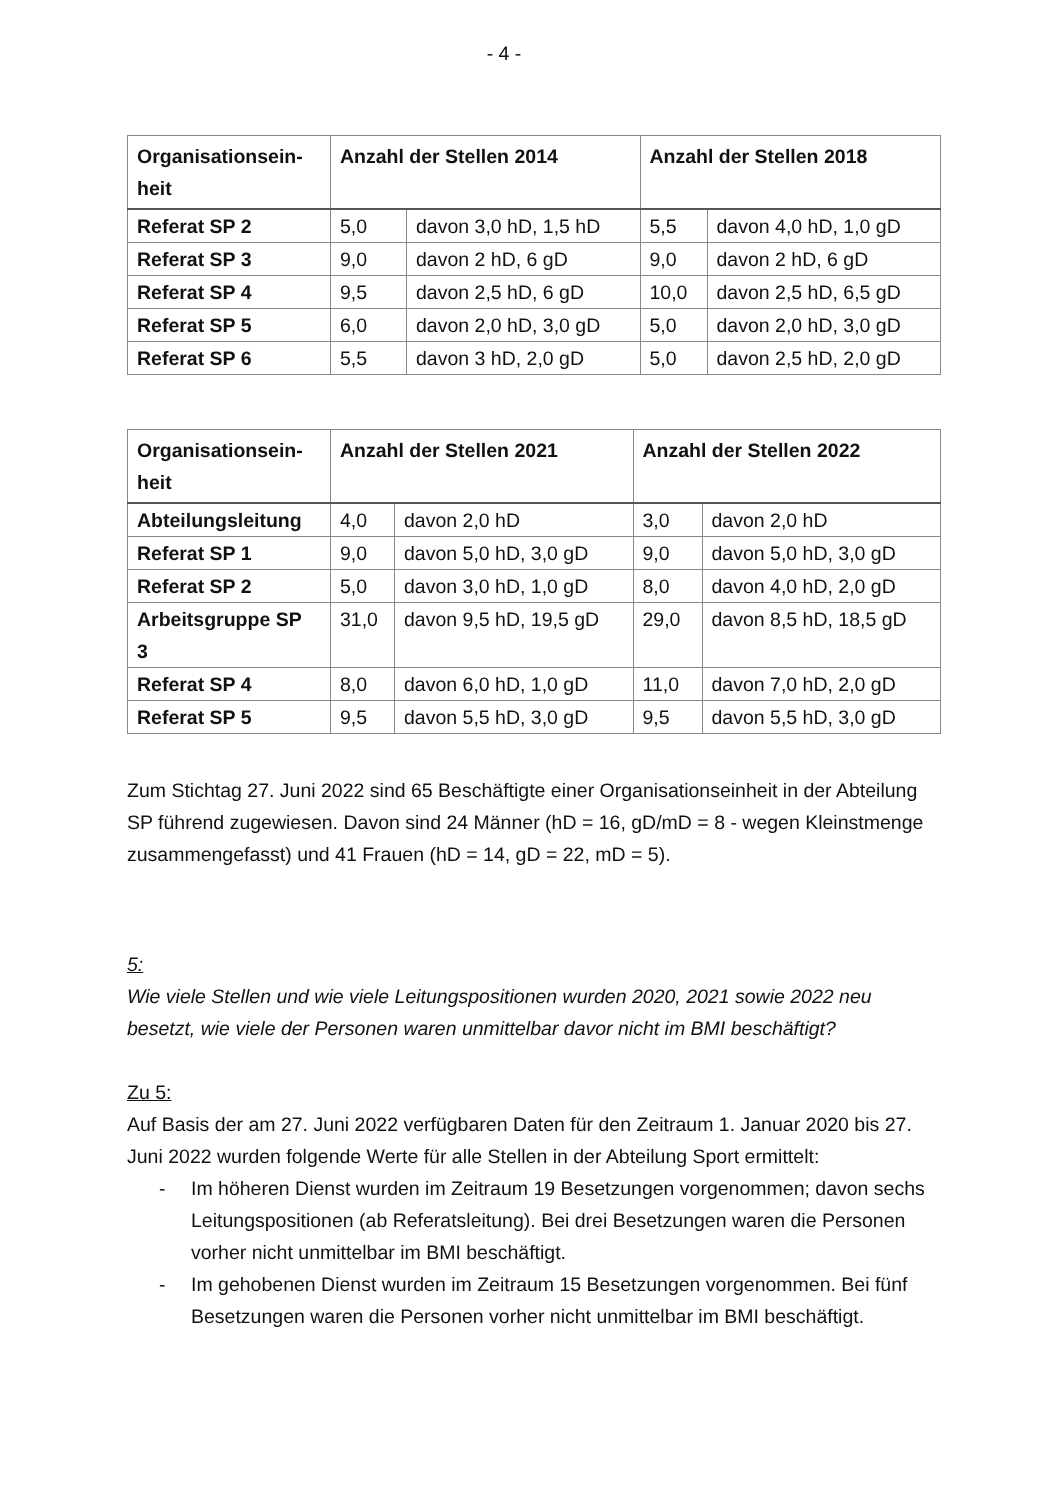- 4 -
| Organisationsein- heit | Anzahl der Stellen 2014 | | Anzahl der Stellen 2018 | |
| --- | --- | --- | --- | --- |
| Referat SP 2 | 5,0 | davon 3,0 hD, 1,5 hD | 5,5 | davon 4,0 hD, 1,0 gD |
| Referat SP 3 | 9,0 | davon 2 hD, 6 gD | 9,0 | davon 2 hD, 6 gD |
| Referat SP 4 | 9,5 | davon 2,5 hD, 6 gD | 10,0 | davon 2,5 hD, 6,5 gD |
| Referat SP 5 | 6,0 | davon 2,0 hD, 3,0 gD | 5,0 | davon 2,0 hD, 3,0 gD |
| Referat SP 6 | 5,5 | davon 3 hD, 2,0 gD | 5,0 | davon 2,5 hD, 2,0 gD |
| Organisationsein- heit | Anzahl der Stellen 2021 | | Anzahl der Stellen 2022 | |
| --- | --- | --- | --- | --- |
| Abteilungsleitung | 4,0 | davon 2,0 hD | 3,0 | davon 2,0 hD |
| Referat SP 1 | 9,0 | davon 5,0 hD, 3,0 gD | 9,0 | davon 5,0 hD, 3,0 gD |
| Referat SP 2 | 5,0 | davon 3,0 hD, 1,0 gD | 8,0 | davon 4,0 hD, 2,0 gD |
| Arbeitsgruppe SP 3 | 31,0 | davon 9,5 hD, 19,5 gD | 29,0 | davon 8,5 hD, 18,5 gD |
| Referat SP 4 | 8,0 | davon 6,0 hD, 1,0 gD | 11,0 | davon 7,0 hD, 2,0 gD |
| Referat SP 5 | 9,5 | davon 5,5 hD, 3,0 gD | 9,5 | davon 5,5 hD, 3,0 gD |
Zum Stichtag 27. Juni 2022 sind 65 Beschäftigte einer Organisationseinheit in der Abteilung SP führend zugewiesen. Davon sind 24 Männer (hD = 16, gD/mD = 8 - wegen Kleinstmenge zusammengefasst) und 41 Frauen (hD = 14, gD = 22, mD = 5).
5:
Wie viele Stellen und wie viele Leitungspositionen wurden 2020, 2021 sowie 2022 neu besetzt, wie viele der Personen waren unmittelbar davor nicht im BMI beschäftigt?
Zu 5:
Auf Basis der am 27. Juni 2022 verfügbaren Daten für den Zeitraum 1. Januar 2020 bis 27. Juni 2022 wurden folgende Werte für alle Stellen in der Abteilung Sport ermittelt:
- Im höheren Dienst wurden im Zeitraum 19 Besetzungen vorgenommen; davon sechs Leitungspositionen (ab Referatsleitung). Bei drei Besetzungen waren die Personen vorher nicht unmittelbar im BMI beschäftigt.
- Im gehobenen Dienst wurden im Zeitraum 15 Besetzungen vorgenommen. Bei fünf Besetzungen waren die Personen vorher nicht unmittelbar im BMI beschäftigt.